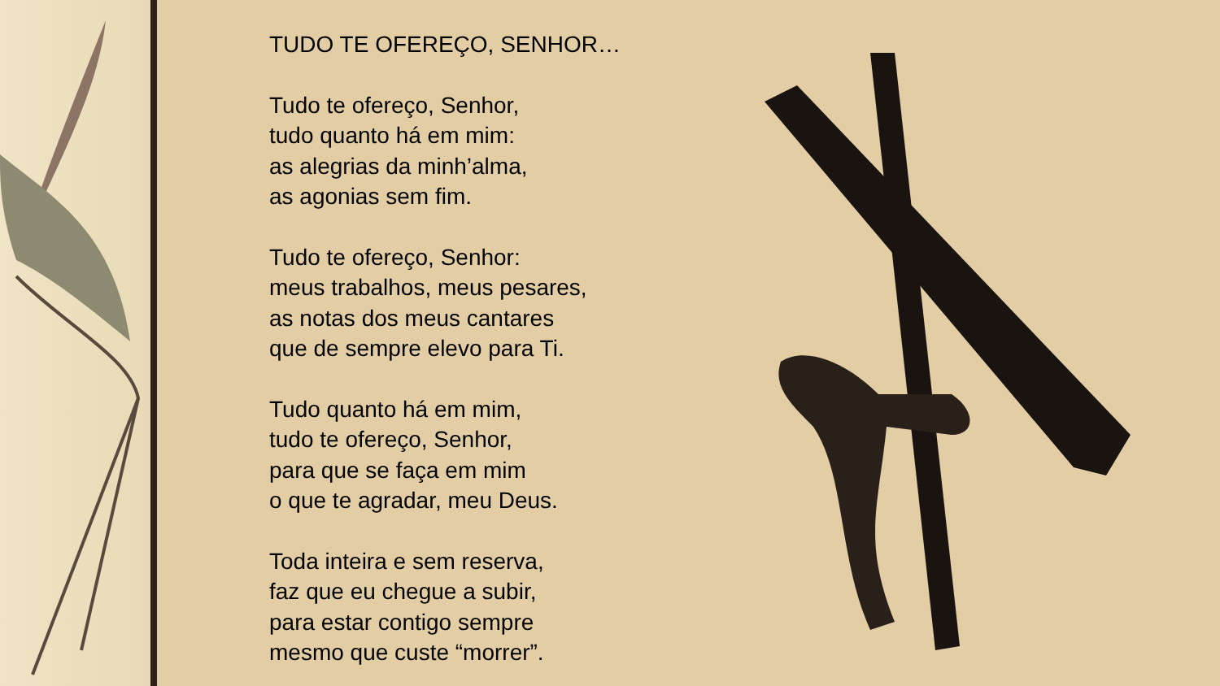TUDO TE OFEREÇO, SENHOR…
Tudo te ofereço, Senhor,
tudo quanto há em mim:
as alegrias da minh’alma,
as agonias sem fim.
Tudo te ofereço, Senhor:
meus trabalhos, meus pesares,
as notas dos meus cantares
que de sempre elevo para Ti.
Tudo quanto há em mim,
tudo te ofereço, Senhor,
para que se faça em mim
o que te agradar, meu Deus.
Toda inteira e sem reserva,
faz que eu chegue a subir,
para estar contigo sempre
mesmo que custe “morrer”.